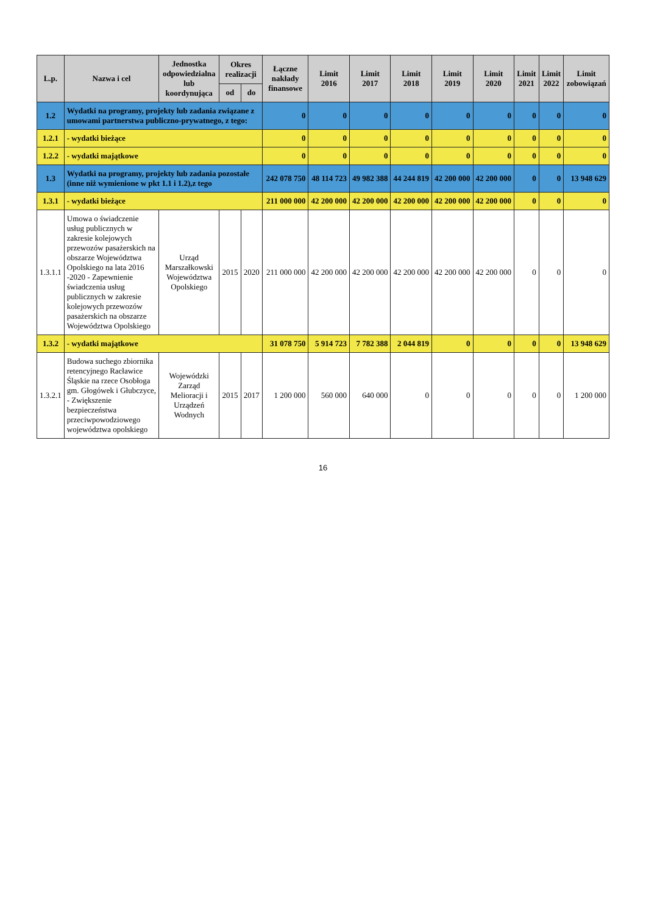| L.p. | Nazwa i cel | Jednostka odpowiedzialna lub koordynująca | Okres realizacji | | Łączne nakłady finansowe | Limit 2016 | Limit 2017 | Limit 2018 | Limit 2019 | Limit 2020 | Limit 2021 | Limit 2022 | Limit zobowiązań |
| --- | --- | --- | --- | --- | --- | --- | --- | --- | --- | --- | --- | --- | --- |
| | | | od | do | | | | | | | | | |
| 1.2 | Wydatki na programy, projekty lub zadania związane z umowami partnerstwa publiczno-prywatnego, z tego: | | | | 0 | 0 | 0 | 0 | 0 | 0 | 0 | 0 | 0 |
| 1.2.1 | - wydatki bieżące | | | | 0 | 0 | 0 | 0 | 0 | 0 | 0 | 0 | 0 |
| 1.2.2 | - wydatki majątkowe | | | | 0 | 0 | 0 | 0 | 0 | 0 | 0 | 0 | 0 |
| 1.3 | Wydatki na programy, projekty lub zadania pozostałe (inne niż wymienione w pkt 1.1 i 1.2),z tego | | | | 242 078 750 | 48 114 723 | 49 982 388 | 44 244 819 | 42 200 000 | 42 200 000 | 0 | 0 | 13 948 629 |
| 1.3.1 | - wydatki bieżące | | | | 211 000 000 | 42 200 000 | 42 200 000 | 42 200 000 | 42 200 000 | 42 200 000 | 0 | 0 | 0 |
| 1.3.1.1 | Umowa o świadczenie usług publicznych w zakresie kolejowych przewozów pasażerskich na obszarze Województwa Opolskiego na lata 2016 -2020 - Zapewnienie świadczenia usług publicznych w zakresie kolejowych przewozów pasażerskich na obszarze Województwa Opolskiego | Urząd Marszałkowski Województwa Opolskiego | 2015 | 2020 | 211 000 000 | 42 200 000 | 42 200 000 | 42 200 000 | 42 200 000 | 42 200 000 | 0 | 0 | 0 |
| 1.3.2 | - wydatki majątkowe | | | | 31 078 750 | 5 914 723 | 7 782 388 | 2 044 819 | 0 | 0 | 0 | 0 | 13 948 629 |
| 1.3.2.1 | Budowa suchego zbiornika retencyjnego Racławice Śląskie na rzece Osobłoga gm. Głogówek i Głubczyce, - Zwiększenie bezpieczeństwa przeciwpowodziowego województwa opolskiego | Wojewódzki Zarząd Melioracji i Urządzeń Wodnych | 2015 | 2017 | 1 200 000 | 560 000 | 640 000 | 0 | 0 | 0 | 0 | 0 | 1 200 000 |
16